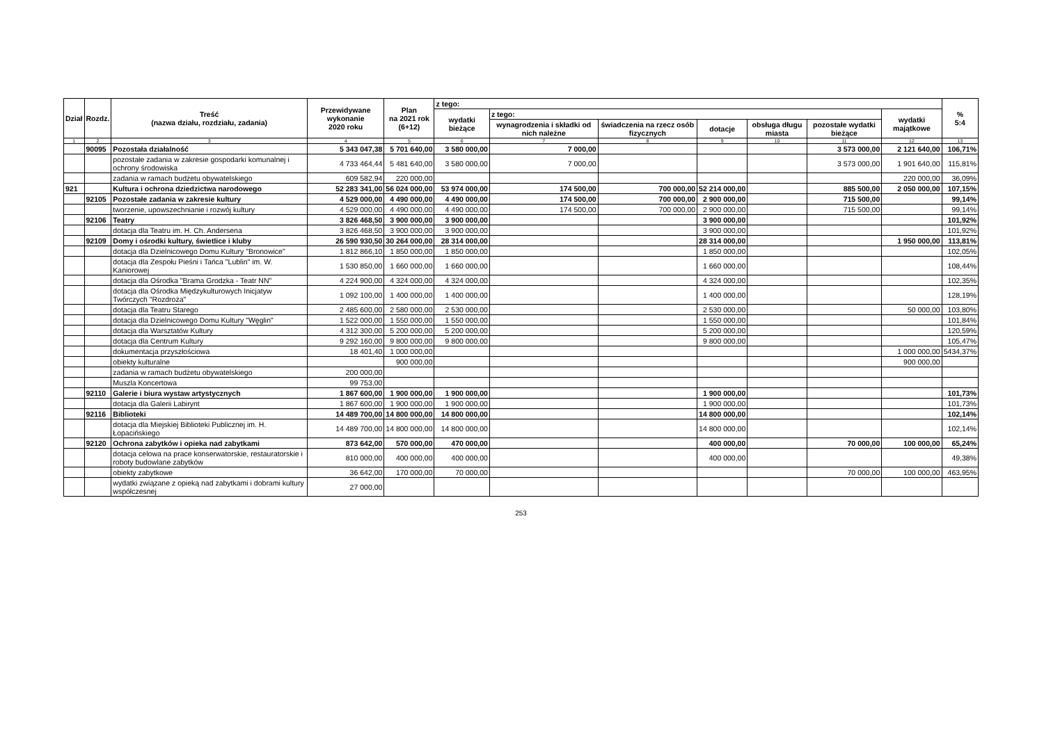| Dział | Rozdz. | Treść (nazwa działu, rozdziału, zadania) | Przewidywane wykonanie 2020 roku | Plan na 2021 rok (6+12) | z tego: | | | | | | | % 5:4 |
| --- | --- | --- | --- | --- | --- | --- | --- | --- | --- | --- | --- | --- |
| | | | | | wydatki bieżące | z tego: | | | | | wydatki majątkowe | |
| | | | | | | wynagrodzenia i składki od nich należne | świadczenia na rzecz osób fizycznych | dotacje | obsługa długu miasta | pozostałe wydatki bieżące | | |
| 1 | 2 | 3 | 4 | 5 | 6 | 7 | 8 | 9 | 10 | 11 | 12 | 13 |
| | 90095 | Pozostała działalność | 5 343 047,38 | 5 701 640,00 | 3 580 000,00 | 7 000,00 | | | | 3 573 000,00 | 2 121 640,00 | 106,71% |
| | | pozostałe zadania w zakresie gospodarki komunalnej i ochrony środowiska | 4 733 464,44 | 5 481 640,00 | 3 580 000,00 | 7 000,00 | | | | 3 573 000,00 | 1 901 640,00 | 115,81% |
| | | zadania w ramach budżetu obywatelskiego | 609 582,94 | 220 000,00 | | | | | | | 220 000,00 | 36,09% |
| 921 | | Kultura i ochrona dziedzictwa narodowego | 52 283 341,00 | 56 024 000,00 | 53 974 000,00 | 174 500,00 | 700 000,00 | 52 214 000,00 | | 885 500,00 | 2 050 000,00 | 107,15% |
| | 92105 | Pozostałe zadania w zakresie kultury | 4 529 000,00 | 4 490 000,00 | 4 490 000,00 | 174 500,00 | 700 000,00 | 2 900 000,00 | | 715 500,00 | | 99,14% |
| | | tworzenie, upowszechnianie i rozwój kultury | 4 529 000,00 | 4 490 000,00 | 4 490 000,00 | 174 500,00 | 700 000,00 | 2 900 000,00 | | 715 500,00 | | 99,14% |
| | 92106 | Teatry | 3 826 468,50 | 3 900 000,00 | 3 900 000,00 | | | 3 900 000,00 | | | | 101,92% |
| | | dotacja dla Teatru im. H. Ch. Andersena | 3 826 468,50 | 3 900 000,00 | 3 900 000,00 | | | 3 900 000,00 | | | | 101,92% |
| | 92109 | Domy i ośrodki kultury, świetlice i kluby | 26 590 930,50 | 30 264 000,00 | 28 314 000,00 | | | 28 314 000,00 | | | 1 950 000,00 | 113,81% |
| | | dotacja dla Dzielnicowego Domu Kultury "Bronowice" | 1 812 866,10 | 1 850 000,00 | 1 850 000,00 | | | 1 850 000,00 | | | | 102,05% |
| | | dotacja dla Zespołu Pieśni i Tańca "Lublin" im. W. Kaniorowej | 1 530 850,00 | 1 660 000,00 | 1 660 000,00 | | | 1 660 000,00 | | | | 108,44% |
| | | dotacja dla Ośrodka "Brama Grodzka - Teatr NN" | 4 224 900,00 | 4 324 000,00 | 4 324 000,00 | | | 4 324 000,00 | | | | 102,35% |
| | | dotacja dla Ośrodka Międzykulturowych Inicjatyw Twórczych "Rozdroża" | 1 092 100,00 | 1 400 000,00 | 1 400 000,00 | | | 1 400 000,00 | | | | 128,19% |
| | | dotacja dla Teatru Starego | 2 485 600,00 | 2 580 000,00 | 2 530 000,00 | | | 2 530 000,00 | | | 50 000,00 | 103,80% |
| | | dotacja dla Dzielnicowego Domu Kultury "Węglin" | 1 522 000,00 | 1 550 000,00 | 1 550 000,00 | | | 1 550 000,00 | | | | 101,84% |
| | | dotacja dla Warsztatów Kultury | 4 312 300,00 | 5 200 000,00 | 5 200 000,00 | | | 5 200 000,00 | | | | 120,59% |
| | | dotacja dla Centrum Kultury | 9 292 160,00 | 9 800 000,00 | 9 800 000,00 | | | 9 800 000,00 | | | | 105,47% |
| | | dokumentacja przyszłościowa | 18 401,40 | 1 000 000,00 | | | | | | | 1 000 000,00 | 5434,37% |
| | | obiekty kulturalne | | 900 000,00 | | | | | | | 900 000,00 | |
| | | zadania w ramach budżetu obywatelskiego | 200 000,00 | | | | | | | | | |
| | | Muszla Koncertowa | 99 753,00 | | | | | | | | | |
| | 92110 | Galerie i biura wystaw artystycznych | 1 867 600,00 | 1 900 000,00 | 1 900 000,00 | | | 1 900 000,00 | | | | 101,73% |
| | | dotacja dla Galerii Labirynt | 1 867 600,00 | 1 900 000,00 | 1 900 000,00 | | | 1 900 000,00 | | | | 101,73% |
| | 92116 | Biblioteki | 14 489 700,00 | 14 800 000,00 | 14 800 000,00 | | | 14 800 000,00 | | | | 102,14% |
| | | dotacja dla Miejskiej Biblioteki Publicznej im. H. Łopacińskiego | 14 489 700,00 | 14 800 000,00 | 14 800 000,00 | | | 14 800 000,00 | | | | 102,14% |
| | 92120 | Ochrona zabytków i opieka nad zabytkami | 873 642,00 | 570 000,00 | 470 000,00 | | | 400 000,00 | | 70 000,00 | 100 000,00 | 65,24% |
| | | dotacja celowa na prace konserwatorskie, restauratorskie i roboty budowlane zabytków | 810 000,00 | 400 000,00 | 400 000,00 | | | 400 000,00 | | | | 49,38% |
| | | obiekty zabytkowe | 36 642,00 | 170 000,00 | 70 000,00 | | | | | 70 000,00 | 100 000,00 | 463,95% |
| | | wydatki związane z opieką nad zabytkami i dobrami kultury współczesnej | 27 000,00 | | | | | | | | | |
253